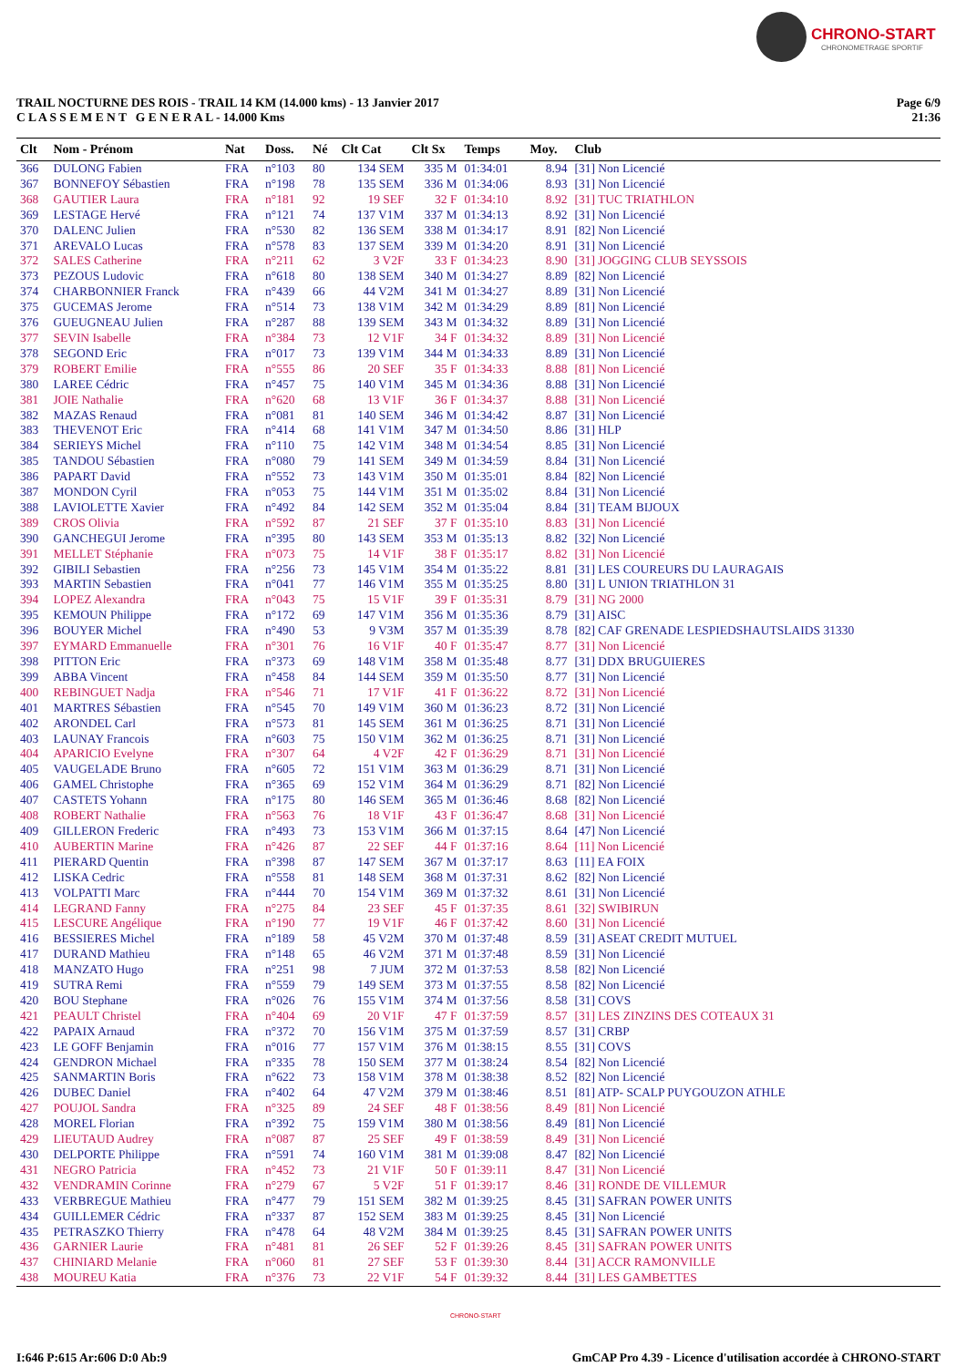CHRONO-START
CHRONOMETRAGE SPORTIF
TRAIL NOCTURNE DES ROIS - TRAIL 14 KM (14.000 kms) - 13 Janvier 2017
C L A S S E M E N T G E N E R A L - 14.000 Kms
Page 6/9
21:36
| Clt | Nom - Prénom | Nat | Doss. | Né | Clt Cat | Clt Sx | Temps | Moy. | Club |
| --- | --- | --- | --- | --- | --- | --- | --- | --- | --- |
| 366 | DULONG Fabien | FRA | n°103 | 80 | 134 SEM | 335 M | 01:34:01 | 8.94 | [31] Non Licencié |
| 367 | BONNEFOY Sébastien | FRA | n°198 | 78 | 135 SEM | 336 M | 01:34:06 | 8.93 | [31] Non Licencié |
| 368 | GAUTIER Laura | FRA | n°181 | 92 | 19 SEF | 32 F | 01:34:10 | 8.92 | [31] TUC TRIATHLON |
| 369 | LESTAGE Hervé | FRA | n°121 | 74 | 137 V1M | 337 M | 01:34:13 | 8.92 | [31] Non Licencié |
| 370 | DALENC Julien | FRA | n°530 | 82 | 136 SEM | 338 M | 01:34:17 | 8.91 | [82] Non Licencié |
| 371 | AREVALO Lucas | FRA | n°578 | 83 | 137 SEM | 339 M | 01:34:20 | 8.91 | [31] Non Licencié |
| 372 | SALES Catherine | FRA | n°211 | 62 | 3 V2F | 33 F | 01:34:23 | 8.90 | [31] JOGGING CLUB SEYSSOIS |
| 373 | PEZOUS Ludovic | FRA | n°618 | 80 | 138 SEM | 340 M | 01:34:27 | 8.89 | [82] Non Licencié |
| 374 | CHARBONNIER Franck | FRA | n°439 | 66 | 44 V2M | 341 M | 01:34:27 | 8.89 | [31] Non Licencié |
| 375 | GUCEMAS Jerome | FRA | n°514 | 73 | 138 V1M | 342 M | 01:34:29 | 8.89 | [81] Non Licencié |
| 376 | GUEUGNEAU Julien | FRA | n°287 | 88 | 139 SEM | 343 M | 01:34:32 | 8.89 | [31] Non Licencié |
| 377 | SEVIN Isabelle | FRA | n°384 | 73 | 12 V1F | 34 F | 01:34:32 | 8.89 | [31] Non Licencié |
| 378 | SEGOND Eric | FRA | n°017 | 73 | 139 V1M | 344 M | 01:34:33 | 8.89 | [31] Non Licencié |
| 379 | ROBERT Emilie | FRA | n°555 | 86 | 20 SEF | 35 F | 01:34:33 | 8.88 | [81] Non Licencié |
| 380 | LAREE Cédric | FRA | n°457 | 75 | 140 V1M | 345 M | 01:34:36 | 8.88 | [31] Non Licencié |
| 381 | JOIE Nathalie | FRA | n°620 | 68 | 13 V1F | 36 F | 01:34:37 | 8.88 | [31] Non Licencié |
| 382 | MAZAS Renaud | FRA | n°081 | 81 | 140 SEM | 346 M | 01:34:42 | 8.87 | [31] Non Licencié |
| 383 | THEVENOT Eric | FRA | n°414 | 68 | 141 V1M | 347 M | 01:34:50 | 8.86 | [31] HLP |
| 384 | SERIEYS Michel | FRA | n°110 | 75 | 142 V1M | 348 M | 01:34:54 | 8.85 | [31] Non Licencié |
| 385 | TANDOU Sébastien | FRA | n°080 | 79 | 141 SEM | 349 M | 01:34:59 | 8.84 | [31] Non Licencié |
| 386 | PAPART David | FRA | n°552 | 73 | 143 V1M | 350 M | 01:35:01 | 8.84 | [82] Non Licencié |
| 387 | MONDON Cyril | FRA | n°053 | 75 | 144 V1M | 351 M | 01:35:02 | 8.84 | [31] Non Licencié |
| 388 | LAVIOLETTE Xavier | FRA | n°492 | 84 | 142 SEM | 352 M | 01:35:04 | 8.84 | [31] TEAM BIJOUX |
| 389 | CROS Olivia | FRA | n°592 | 87 | 21 SEF | 37 F | 01:35:10 | 8.83 | [31] Non Licencié |
| 390 | GANCHEGUI Jerome | FRA | n°395 | 80 | 143 SEM | 353 M | 01:35:13 | 8.82 | [32] Non Licencié |
| 391 | MELLET Stéphanie | FRA | n°073 | 75 | 14 V1F | 38 F | 01:35:17 | 8.82 | [31] Non Licencié |
| 392 | GIBILI Sebastien | FRA | n°256 | 73 | 145 V1M | 354 M | 01:35:22 | 8.81 | [31] LES COUREURS DU LAURAGAIS |
| 393 | MARTIN Sebastien | FRA | n°041 | 77 | 146 V1M | 355 M | 01:35:25 | 8.80 | [31] L UNION TRIATHLON 31 |
| 394 | LOPEZ Alexandra | FRA | n°043 | 75 | 15 V1F | 39 F | 01:35:31 | 8.79 | [31] NG 2000 |
| 395 | KEMOUN Philippe | FRA | n°172 | 69 | 147 V1M | 356 M | 01:35:36 | 8.79 | [31] AISC |
| 396 | BOUYER Michel | FRA | n°490 | 53 | 9 V3M | 357 M | 01:35:39 | 8.78 | [82] CAF GRENADE LESPIEDSHAUTSLAIDS 31330 |
| 397 | EYMARD Emmanuelle | FRA | n°301 | 76 | 16 V1F | 40 F | 01:35:47 | 8.77 | [31] Non Licencié |
| 398 | PITTON Eric | FRA | n°373 | 69 | 148 V1M | 358 M | 01:35:48 | 8.77 | [31] DDX BRUGUIERES |
| 399 | ABBA Vincent | FRA | n°458 | 84 | 144 SEM | 359 M | 01:35:50 | 8.77 | [31] Non Licencié |
| 400 | REBINGUET Nadja | FRA | n°546 | 71 | 17 V1F | 41 F | 01:36:22 | 8.72 | [31] Non Licencié |
| 401 | MARTRES Sébastien | FRA | n°545 | 70 | 149 V1M | 360 M | 01:36:23 | 8.72 | [31] Non Licencié |
| 402 | ARONDEL Carl | FRA | n°573 | 81 | 145 SEM | 361 M | 01:36:25 | 8.71 | [31] Non Licencié |
| 403 | LAUNAY Francois | FRA | n°603 | 75 | 150 V1M | 362 M | 01:36:25 | 8.71 | [31] Non Licencié |
| 404 | APARICIO Evelyne | FRA | n°307 | 64 | 4 V2F | 42 F | 01:36:29 | 8.71 | [31] Non Licencié |
| 405 | VAUGELADE Bruno | FRA | n°605 | 72 | 151 V1M | 363 M | 01:36:29 | 8.71 | [31] Non Licencié |
| 406 | GAMEL Christophe | FRA | n°365 | 69 | 152 V1M | 364 M | 01:36:29 | 8.71 | [82] Non Licencié |
| 407 | CASTETS Yohann | FRA | n°175 | 80 | 146 SEM | 365 M | 01:36:46 | 8.68 | [82] Non Licencié |
| 408 | ROBERT Nathalie | FRA | n°563 | 76 | 18 V1F | 43 F | 01:36:47 | 8.68 | [31] Non Licencié |
| 409 | GILLERON Frederic | FRA | n°493 | 73 | 153 V1M | 366 M | 01:37:15 | 8.64 | [47] Non Licencié |
| 410 | AUBERTIN Marine | FRA | n°426 | 87 | 22 SEF | 44 F | 01:37:16 | 8.64 | [11] Non Licencié |
| 411 | PIERARD Quentin | FRA | n°398 | 87 | 147 SEM | 367 M | 01:37:17 | 8.63 | [11] EA FOIX |
| 412 | LISKA Cedric | FRA | n°558 | 81 | 148 SEM | 368 M | 01:37:31 | 8.62 | [82] Non Licencié |
| 413 | VOLPATTI Marc | FRA | n°444 | 70 | 154 V1M | 369 M | 01:37:32 | 8.61 | [31] Non Licencié |
| 414 | LEGRAND Fanny | FRA | n°275 | 84 | 23 SEF | 45 F | 01:37:35 | 8.61 | [32] SWIBIRUN |
| 415 | LESCURE Angélique | FRA | n°190 | 77 | 19 V1F | 46 F | 01:37:42 | 8.60 | [31] Non Licencié |
| 416 | BESSIERES Michel | FRA | n°189 | 58 | 45 V2M | 370 M | 01:37:48 | 8.59 | [31] ASEAT CREDIT MUTUEL |
| 417 | DURAND Mathieu | FRA | n°148 | 65 | 46 V2M | 371 M | 01:37:48 | 8.59 | [31] Non Licencié |
| 418 | MANZATO Hugo | FRA | n°251 | 98 | 7 JUM | 372 M | 01:37:53 | 8.58 | [82] Non Licencié |
| 419 | SUTRA Remi | FRA | n°559 | 79 | 149 SEM | 373 M | 01:37:55 | 8.58 | [82] Non Licencié |
| 420 | BOU Stephane | FRA | n°026 | 76 | 155 V1M | 374 M | 01:37:56 | 8.58 | [31] COVS |
| 421 | PEAULT Christel | FRA | n°404 | 69 | 20 V1F | 47 F | 01:37:59 | 8.57 | [31] LES ZINZINS DES COTEAUX 31 |
| 422 | PAPAIX Arnaud | FRA | n°372 | 70 | 156 V1M | 375 M | 01:37:59 | 8.57 | [31] CRBP |
| 423 | LE GOFF Benjamin | FRA | n°016 | 77 | 157 V1M | 376 M | 01:38:15 | 8.55 | [31] COVS |
| 424 | GENDRON Michael | FRA | n°335 | 78 | 150 SEM | 377 M | 01:38:24 | 8.54 | [82] Non Licencié |
| 425 | SANMARTIN Boris | FRA | n°622 | 73 | 158 V1M | 378 M | 01:38:38 | 8.52 | [82] Non Licencié |
| 426 | DUBEC Daniel | FRA | n°402 | 64 | 47 V2M | 379 M | 01:38:46 | 8.51 | [81] ATP- SCALP PUYGOUZON ATHLE |
| 427 | POUJOL Sandra | FRA | n°325 | 89 | 24 SEF | 48 F | 01:38:56 | 8.49 | [81] Non Licencié |
| 428 | MOREL Florian | FRA | n°392 | 75 | 159 V1M | 380 M | 01:38:56 | 8.49 | [81] Non Licencié |
| 429 | LIEUTAUD Audrey | FRA | n°087 | 87 | 25 SEF | 49 F | 01:38:59 | 8.49 | [31] Non Licencié |
| 430 | DELPORTE Philippe | FRA | n°591 | 74 | 160 V1M | 381 M | 01:39:08 | 8.47 | [82] Non Licencié |
| 431 | NEGRO Patricia | FRA | n°452 | 73 | 21 V1F | 50 F | 01:39:11 | 8.47 | [31] Non Licencié |
| 432 | VENDRAMIN Corinne | FRA | n°279 | 67 | 5 V2F | 51 F | 01:39:17 | 8.46 | [31] RONDE DE VILLEMUR |
| 433 | VERBREGUE Mathieu | FRA | n°477 | 79 | 151 SEM | 382 M | 01:39:25 | 8.45 | [31] SAFRAN POWER UNITS |
| 434 | GUILLEMER Cédric | FRA | n°337 | 87 | 152 SEM | 383 M | 01:39:25 | 8.45 | [31] Non Licencié |
| 435 | PETRASZKO Thierry | FRA | n°478 | 64 | 48 V2M | 384 M | 01:39:25 | 8.45 | [31] SAFRAN POWER UNITS |
| 436 | GARNIER Laurie | FRA | n°481 | 81 | 26 SEF | 52 F | 01:39:26 | 8.45 | [31] SAFRAN POWER UNITS |
| 437 | CHINIARD Melanie | FRA | n°060 | 81 | 27 SEF | 53 F | 01:39:30 | 8.44 | [31] ACCR RAMONVILLE |
| 438 | MOUREU Katia | FRA | n°376 | 73 | 22 V1F | 54 F | 01:39:32 | 8.44 | [31] LES GAMBETTES |
CHRONO-START
I:646 P:615 Ar:606 D:0 Ab:9 GmCAP Pro 4.39 - Licence d'utilisation accordée à CHRONO-START